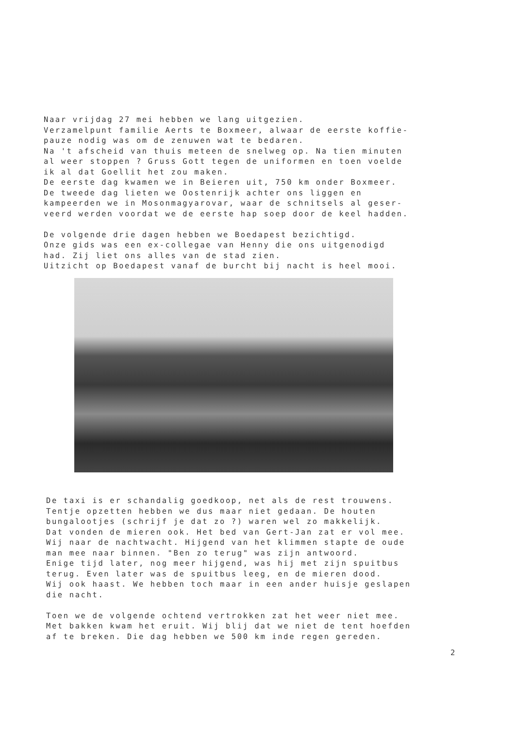Naar vrijdag 27 mei hebben we lang uitgezien. Verzamelpunt familie Aerts te Boxmeer, alwaar de eerste koffie- pauze nodig was om de zenuwen wat te bedaren. Na 't afscheid van thuis meteen de snelweg op. Na tien minuten al weer stoppen ? Gruss Gott tegen de uniformen en toen voelde ik al dat Goellit het zou maken. De eerste dag kwamen we in Beieren uit, 750 km onder Boxmeer. De tweede dag lieten we Oostenrijk achter ons liggen en kampeerden we in Mosonmagyarovar, waar de schnitsels al geser- veerd werden voordat we de eerste hap soep door de keel hadden. De volgende drie dagen hebben we Boedapest bezichtigd. Onze gids was een ex-collegae van Henny die ons uitgenodigd had. Zij liet ons alles van de stad zien. Uitzicht op Boedapest vanaf de burcht bij nacht is heel mooi.
De taxi is er schandalig goedkoop, net als de rest trouwens. Tentje opzetten hebben we dus maar niet gedaan. De houten bungalootjes (schrijf je dat zo ?) waren wel zo makkelijk. Dat vonden de mieren ook. Het bed van Gert-Jan zat er vol mee. Wij naar de nachtwacht. Hijgend van het klimmen stapte de oude man mee naar binnen. "Ben zo terug" was zijn antwoord. Enige tijd later, nog meer hijgend, was hij met zijn spuitbus terug. Even later was de spuitbus leeg, en de mieren dood. Wij ook haast. We hebben toch maar in een ander huisje geslapen die nacht. Toen we de volgende ochtend vertrokken zat het weer niet mee. Met bakken kwam het eruit. Wij blij dat we niet de tent hoefden af te breken. Die dag hebben we 500 km inde regen gereden.
2